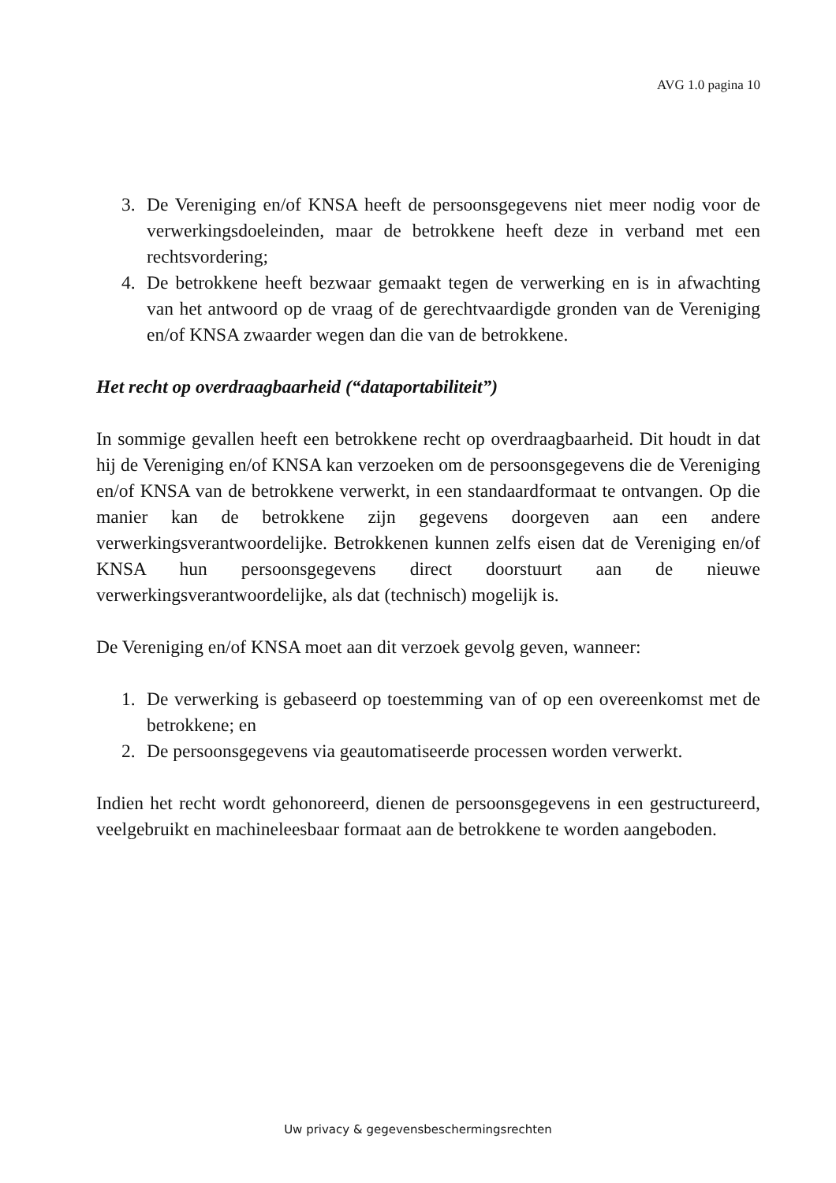AVG 1.0 pagina 10
3. De Vereniging en/of KNSA heeft de persoonsgegevens niet meer nodig voor de verwerkingsdoeleinden, maar de betrokkene heeft deze in verband met een rechtsvordering;
4. De betrokkene heeft bezwaar gemaakt tegen de verwerking en is in afwachting van het antwoord op de vraag of de gerechtvaardigde gronden van de Vereniging en/of KNSA zwaarder wegen dan die van de betrokkene.
Het recht op overdraagbaarheid (“dataportabiliteit”)
In sommige gevallen heeft een betrokkene recht op overdraagbaarheid. Dit houdt in dat hij de Vereniging en/of KNSA kan verzoeken om de persoonsgegevens die de Vereniging en/of KNSA van de betrokkene verwerkt, in een standaardformaat te ontvangen. Op die manier kan de betrokkene zijn gegevens doorgeven aan een andere verwerkingsverantwoordelijke. Betrokkenen kunnen zelfs eisen dat de Vereniging en/of KNSA hun persoonsgegevens direct doorstuurt aan de nieuwe verwerkingsverantwoordelijke, als dat (technisch) mogelijk is.
De Vereniging en/of KNSA moet aan dit verzoek gevolg geven, wanneer:
1. De verwerking is gebaseerd op toestemming van of op een overeenkomst met de betrokkene; en
2. De persoonsgegevens via geautomatiseerde processen worden verwerkt.
Indien het recht wordt gehonoreerd, dienen de persoonsgegevens in een gestructureerd, veelgebruikt en machineleesbaar formaat aan de betrokkene te worden aangeboden.
Uw privacy & gegevensbeschermingsrechten